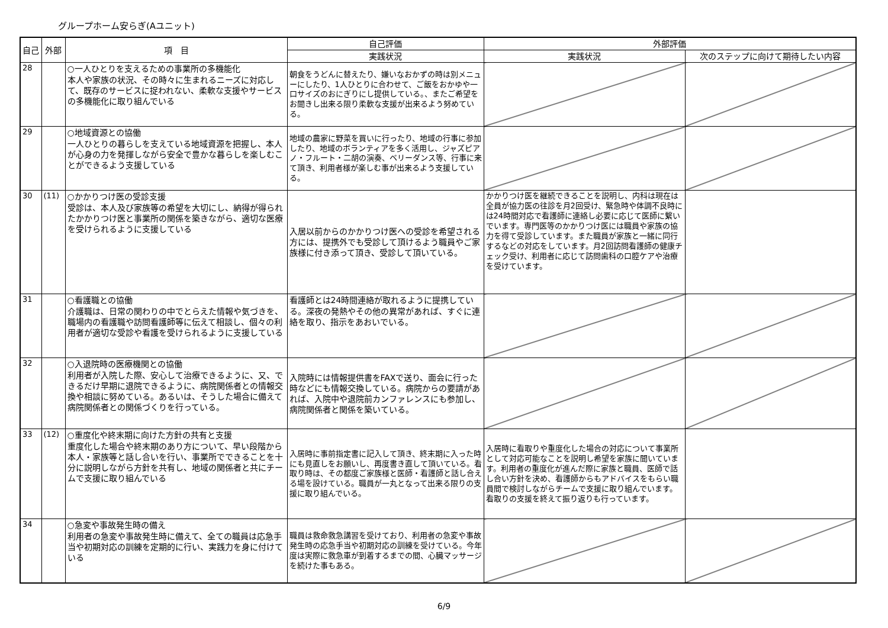グループホーム安らぎ(Aユニット)
| 自己 | 外部 | 項 目 | 自己評価 | 外部評価 | |
| --- | --- | --- | --- | --- | --- |
| | | | 実践状況 | 実践状況 | 次のステップに向けて期待したい内容 |
| 28 | | ○一人ひとりを支えるための事業所の多機能化 本人や家族の状況、その時々に生まれるニーズに対応して、既存のサービスに捉われない、柔軟な支援やサービスの多機能化に取り組んでいる | 朝食をうどんに替えたり、嫌いなおかずの時は別メニューにしたり、1人ひとりに合わせて、ご飯をおかゆや一口サイズのおにぎりにし提供している。、またご希望をお聞きし出来る限り柔軟な支援が出来るよう努めている。 | | |
| 29 | | ○地域資源との協働 一人ひとりの暮らしを支えている地域資源を把握し、本人が心身の力を発揮しながら安全で豊かな暮らしを楽しむことができるよう支援している | 地域の農家に野菜を買いに行ったり、地域の行事に参加したり、地域のボランティアを多く活用し、ジャズピアノ・フルート・二胡の演奏、ベリーダンス等、行事に来て頂き、利用者様が楽しむ事が出来るよう支援している。 | | |
| 30 | (11) | ○かかりつけ医の受診支援 受診は、本人及び家族等の希望を大切にし、納得が得られたかかりつけ医と事業所の関係を築きながら、適切な医療を受けられるように支援している | 入居以前からのかかりつけ医への受診を希望される方には、提携外でも受診して頂けるよう職員やご家族様に付き添って頂き、受診して頂いている。 | かかりつけ医を継続できることを説明し、内科は現在は全員が協力医の往診を月2回受け、緊急時や体調不良時には24時間対応で看護師に連絡し必要に応じて医師に繋いでいます。専門医等のかかりつけ医には職員や家族の協力を得て受診しています。また職員が家族と一緒に同行するなどの対応をしています。月2回訪問看護師の健康チェック受け、利用者に応じて訪問歯科の口腔ケアや治療を受けています。 | |
| 31 | | ○看護職との協働 介護職は、日常の関わりの中でとらえた情報や気づきを、職場内の看護職や訪問看護師等に伝えて相談し、個々の利用者が適切な受診や看護を受けられるように支援している | 看護師とは24時間連絡が取れるように提携している。深夜の発熱やその他の異常があれば、すぐに連絡を取り、指示をあおいでいる。 | | |
| 32 | | ○入退院時の医療機関との協働 利用者が入院した際、安心して治療できるように、又、できるだけ早期に退院できるように、病院関係者との情報交換や相談に努めている。あるいは、そうした場合に備えて病院関係者との関係づくりを行っている。 | 入院時には情報提供書をFAXで送り、面会に行った時などにも情報交換している。病院からの要請があれば、入院中や退院前カンファレンスにも参加し、病院関係者と関係を築いている。 | | |
| 33 | (12) | ○重度化や終末期に向けた方針の共有と支援 重度化した場合や終末期のあり方について、早い段階から本人・家族等と話し合いを行い、事業所でできることを十分に説明しながら方針を共有し、地域の関係者と共にチームで支援に取り組んでいる | 入居時に事前指定書に記入して頂き、終末期に入った時にも見直しをお願いし、再度書き直して頂いている。看取り時は、その都度ご家族様と医師・看護師と話し合える場を設けている。職員が一丸となって出来る限りの支援に取り組んでいる。 | 入居時に看取りや重度化した場合の対応について事業所として対応可能なことを説明し希望を家族に聞いています。利用者の重度化が進んだ際に家族と職員、医師で話し合い方針を決め、看護師からもアドバイスをもらい職員間で検討しながらチームで支援に取り組んでいます。看取りの支援を終えて振り返りも行っています。 | |
| 34 | | ○急変や事故発生時の備え 利用者の急変や事故発生時に備えて、全ての職員は応急手当や初期対応の訓練を定期的に行い、実践力を身に付けている | 職員は救命救急講習を受けており、利用者の急変や事故発生時の応急手当や初期対応の訓練を受けている。今年度は実際に救急車が到着するまでの間、心臓マッサージを続けた事もある。 | | |
6/9